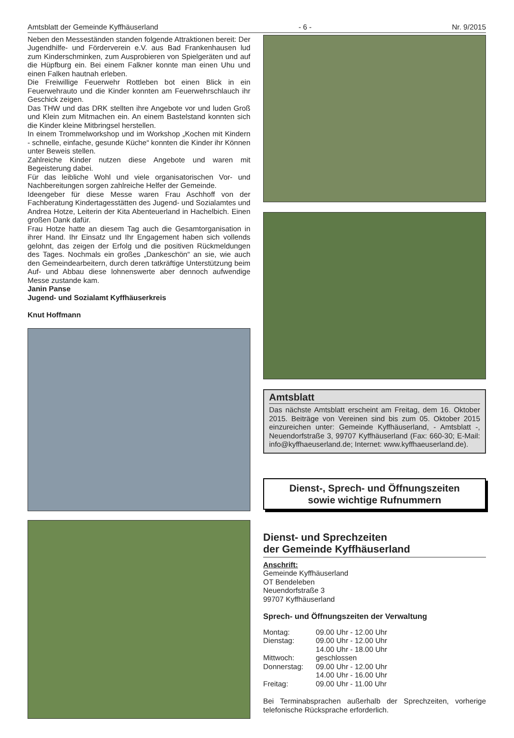Amtsblatt der Gemeinde Kyffhäuserland - 6 - Nr. 9/2015
Neben den Messeständen standen folgende Attraktionen bereit: Der Jugendhilfe- und Förderverein e.V. aus Bad Frankenhausen lud zum Kinderschminken, zum Ausprobieren von Spielgeräten und auf die Hüpfburg ein. Bei einem Falkner konnte man einen Uhu und einen Falken hautnah erleben.
Die Freiwillige Feuerwehr Rottleben bot einen Blick in ein Feuerwehrauto und die Kinder konnten am Feuerwehrschlauch ihr Geschick zeigen.
Das THW und das DRK stellten ihre Angebote vor und luden Groß und Klein zum Mitmachen ein. An einem Bastelstand konnten sich die Kinder kleine Mitbringsel herstellen.
In einem Trommelworkshop und im Workshop „Kochen mit Kindern - schnelle, einfache, gesunde Küche“ konnten die Kinder ihr Können unter Beweis stellen.
Zahlreiche Kinder nutzen diese Angebote und waren mit Begeisterung dabei.
Für das leibliche Wohl und viele organisatorischen Vor- und Nachbereitungen sorgen zahlreiche Helfer der Gemeinde.
Ideengeber für diese Messe waren Frau Aschhoff von der Fachberatung Kindertagesstätten des Jugend- und Sozialamtes und Andrea Hotze, Leiterin der Kita Abenteuerland in Hachelbich. Einen großen Dank dafür.
Frau Hotze hatte an diesem Tag auch die Gesamtorganisation in ihrer Hand. Ihr Einsatz und Ihr Engagement haben sich vollends gelohnt, das zeigen der Erfolg und die positiven Rückmeldungen des Tages. Nochmals ein großes „Dankeschön“ an sie, wie auch den Gemeindearbeitern, durch deren tatkräftige Unterstützung beim Auf- und Abbau diese lohnenswerte aber dennoch aufwendige Messe zustande kam.
Janin Panse
Jugend- und Sozialamt Kyffhäuserkreis
Knut Hoffmann
Amtsblatt
Das nächste Amtsblatt erscheint am Freitag, dem 16. Oktober 2015. Beiträge von Vereinen sind bis zum 05. Oktober 2015 einzureichen unter: Gemeinde Kyffhäuserland, - Amtsblatt -, Neuendorfstraße 3, 99707 Kyffhäuserland (Fax: 660-30; E-Mail: info@kyffhaeuserland.de; Internet: www.kyffhaeuserland.de).
Dienst-, Sprech- und Öffnungszeiten
sowie wichtige Rufnummern
Dienst- und Sprechzeiten
der Gemeinde Kyffhäuserland
Anschrift:
Gemeinde Kyffhäuserland
OT Bendeleben
Neuendorfstraße 3
99707 Kyffhäuserland
Sprech- und Öffnungszeiten der Verwaltung
| Montag: | 09.00 Uhr - 12.00 Uhr |
| Dienstag: | 09.00 Uhr - 12.00 Uhr |
| | 14.00 Uhr - 18.00 Uhr |
| Mittwoch: | geschlossen |
| Donnerstag: | 09.00 Uhr - 12.00 Uhr |
| | 14.00 Uhr - 16.00 Uhr |
| Freitag: | 09.00 Uhr - 11.00 Uhr |
Bei Terminabsprachen außerhalb der Sprechzeiten, vorherige telefonische Rücksprache erforderlich.